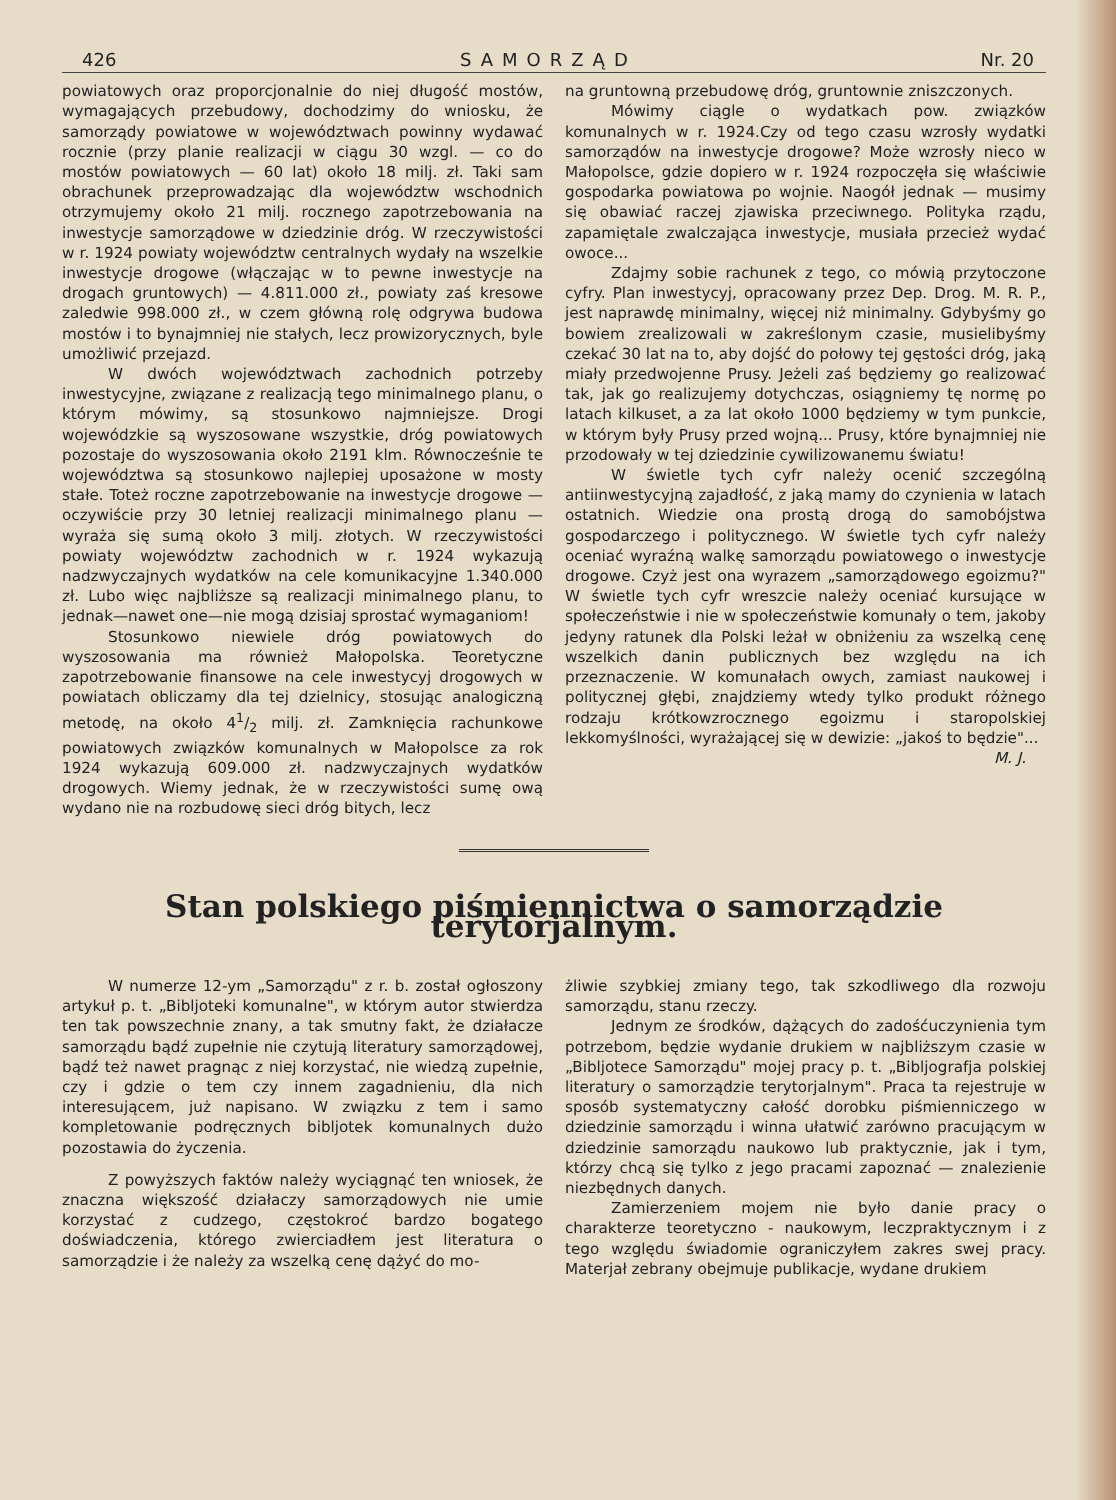426 SAMORZĄD Nr. 20
powiatowych oraz proporcjonalnie do niej długość mostów, wymagających przebudowy, dochodzimy do wniosku, że samorządy powiatowe w województwach powinny wydawać rocznie (przy planie realizacji w ciągu 30 wzgl. — co do mostów powiatowych — 60 lat) około 18 milj. zł. Taki sam obrachunek przeprowadzając dla województw wschodnich otrzymujemy około 21 milj. rocznego zapotrzebowania na inwestycje samorządowe w dziedzinie dróg. W rzeczywistości w r. 1924 powiaty województw centralnych wydały na wszelkie inwestycje drogowe (włączając w to pewne inwestycje na drogach gruntowych) — 4.811.000 zł., powiaty zaś kresowe zaledwie 998.000 zł., w czem główną rolę odgrywa budowa mostów i to bynajmniej nie stałych, lecz prowizorycznych, byle umożliwić przejazd.
W dwóch województwach zachodnich potrzeby inwestycyjne, związane z realizacją tego minimalnego planu, o którym mówimy, są stosunkowo najmniejsze. Drogi wojewódzkie są wyszosowane wszystkie, dróg powiatowych pozostaje do wyszosowania około 2191 klm. Równocześnie te województwa są stosunkowo najlepiej uposażone w mosty stałe. Toteż roczne zapotrzebowanie na inwestycje drogowe — oczywiście przy 30 letniej realizacji minimalnego planu — wyraża się sumą około 3 milj. złotych. W rzeczywistości powiaty województw zachodnich w r. 1924 wykazują nadzwyczajnych wydatków na cele komunikacyjne 1.340.000 zł. Lubo więc najbliższe są realizacji minimalnego planu, to jednak—nawet one—nie mogą dzisiaj sprostać wymaganiom!
Stosunkowo niewiele dróg powiatowych do wyszosowania ma również Małopolska. Teoretyczne zapotrzebowanie finansowe na cele inwestycyj drogowych w powiatach obliczamy dla tej dzielnicy, stosując analogiczną metodę, na około 41/2 milj. zł. Zamknięcia rachunkowe powiatowych związków komunalnych w Małopolsce za rok 1924 wykazują 609.000 zł. nadzwyczajnych wydatków drogowych. Wiemy jednak, że w rzeczywistości sumę ową wydano nie na rozbudowę sieci dróg bitych, lecz
na gruntowną przebudowę dróg, gruntownie zniszczonych.
Mówimy ciągle o wydatkach pow. związków komunalnych w r. 1924.Czy od tego czasu wzrosły wydatki samorządów na inwestycje drogowe? Może wzrosły nieco w Małopolsce, gdzie dopiero w r. 1924 rozpoczęła się właściwie gospodarka powiatowa po wojnie. Naogół jednak — musimy się obawiać raczej zjawiska przeciwnego. Polityka rządu, zapamiętale zwalczająca inwestycje, musiała przecież wydać owoce...
Zdajmy sobie rachunek z tego, co mówią przytoczone cyfry. Plan inwestycyj, opracowany przez Dep. Drog. M. R. P., jest naprawdę minimalny, więcej niż minimalny. Gdybyśmy go bowiem zrealizowali w zakreślonym czasie, musielibyśmy czekać 30 lat na to, aby dojść do połowy tej gęstości dróg, jaką miały przedwojenne Prusy. Jeżeli zaś będziemy go realizować tak, jak go realizujemy dotychczas, osiągniemy tę normę po latach kilkuset, a za lat około 1000 będziemy w tym punkcie, w którym były Prusy przed wojną... Prusy, które bynajmniej nie przodowały w tej dziedzinie cywilizowanemu światu!
W świetle tych cyfr należy ocenić szczególną antiinwestycyjną zajadłość, z jaką mamy do czynienia w latach ostatnich. Wiedzie ona prostą drogą do samobójstwa gospodarczego i politycznego. W świetle tych cyfr należy oceniać wyraźną walkę samorządu powiatowego o inwestycje drogowe. Czyż jest ona wyrazem „samorządowego egoizmu?" W świetle tych cyfr wreszcie należy oceniać kursujące w społeczeństwie i nie w społeczeństwie komunały o tem, jakoby jedyny ratunek dla Polski leżał w obniżeniu za wszelką cenę wszelkich danin publicznych bez względu na ich przeznaczenie. W komunałach owych, zamiast naukowej i politycznej głębi, znajdziemy wtedy tylko produkt różnego rodzaju krótkowzrocznego egoizmu i staropolskiej lekkomyślności, wyrażającej się w dewizie: „jakoś to będzie"...
M. J.
Stan polskiego piśmiennictwa o samorządzie terytorjalnym.
W numerze 12-ym „Samorządu" z r. b. został ogłoszony artykuł p. t. „Bibljoteki komunalne", w którym autor stwierdza ten tak powszechnie znany, a tak smutny fakt, że działacze samorządu bądź zupełnie nie czytują literatury samorządowej, bądź też nawet pragnąc z niej korzystać, nie wiedzą zupełnie, czy i gdzie o tem czy innem zagadnieniu, dla nich interesującem, już napisano. W związku z tem i samo kompletowanie podręcznych bibljotek komunalnych dużo pozostawia do życzenia.
Z powyższych faktów należy wyciągnąć ten wniosek, że znaczna większość działaczy samorządowych nie umie korzystać z cudzego, częstokroć bardzo bogatego doświadczenia, którego zwierciadłem jest literatura o samorządzie i że należy za wszelką cenę dążyć do mo-
żliwie szybkiej zmiany tego, tak szkodliwego dla rozwoju samorządu, stanu rzeczy.
Jednym ze środków, dążących do zadośćuczynienia tym potrzebom, będzie wydanie drukiem w najbliższym czasie w „Bibljotece Samorządu" mojej pracy p. t. „Bibljografja polskiej literatury o samorządzie terytorjalnym". Praca ta rejestruje w sposób systematyczny całość dorobku piśmienniczego w dziedzinie samorządu i winna ułatwić zarówno pracującym w dziedzinie samorządu naukowo lub praktycznie, jak i tym, którzy chcą się tylko z jego pracami zapoznać — znalezienie niezbędnych danych.
Zamierzeniem mojem nie było danie pracy o charakterze teoretyczno - naukowym, leczpraktycznym i z tego względu świadomie ograniczyłem zakres swej pracy. Materjał zebrany obejmuje publikacje, wydane drukiem